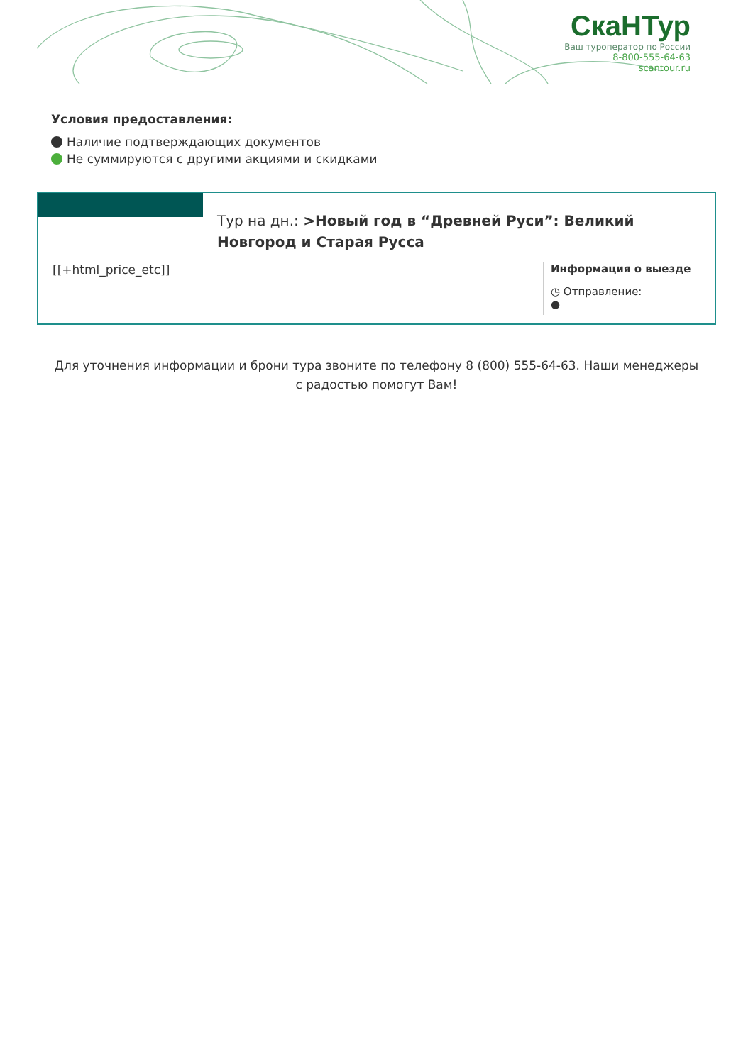СкаНТур
Ваш туроператор по России
8-800-555-64-63
scantour.ru
Условия предоставления:
Наличие подтверждающих документов
Не суммируются с другими акциями и скидками
Тур на дн.: >Новый год в “Древней Руси”: Великий Новгород и Старая Русса
[[+html_price_etc]]
Информация о выезде
◷ Отправление:
●
Для уточнения информации и брони тура звоните по телефону 8 (800) 555-64-63. Наши менеджеры с радостью помогут Вам!